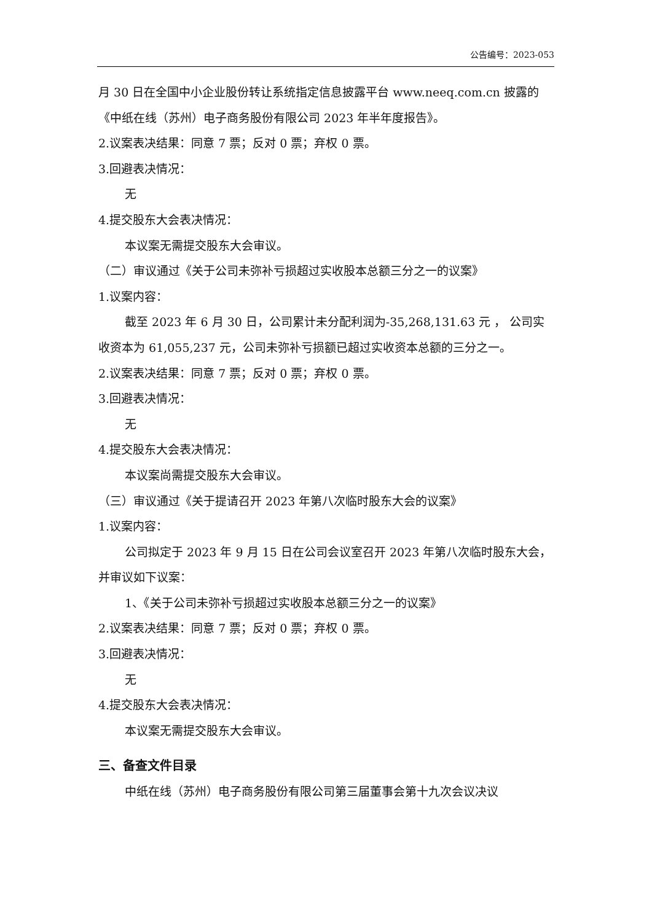公告编号：2023-053
月 30 日在全国中小企业股份转让系统指定信息披露平台 www.neeq.com.cn 披露的《中纸在线（苏州）电子商务股份有限公司 2023 年半年度报告》。
2.议案表决结果：同意 7 票；反对 0 票；弃权 0 票。
3.回避表决情况：
无
4.提交股东大会表决情况：
本议案无需提交股东大会审议。
（二）审议通过《关于公司未弥补亏损超过实收股本总额三分之一的议案》
1.议案内容：
截至 2023 年 6 月 30 日，公司累计未分配利润为-35,268,131.63 元 ， 公司实收资本为 61,055,237 元，公司未弥补亏损额已超过实收资本总额的三分之一。
2.议案表决结果：同意 7 票；反对 0 票；弃权 0 票。
3.回避表决情况：
无
4.提交股东大会表决情况：
本议案尚需提交股东大会审议。
（三）审议通过《关于提请召开 2023 年第八次临时股东大会的议案》
1.议案内容：
公司拟定于 2023 年 9 月 15 日在公司会议室召开 2023 年第八次临时股东大会，并审议如下议案：
1、《关于公司未弥补亏损超过实收股本总额三分之一的议案》
2.议案表决结果：同意 7 票；反对 0 票；弃权 0 票。
3.回避表决情况：
无
4.提交股东大会表决情况：
本议案无需提交股东大会审议。
三、备查文件目录
中纸在线（苏州）电子商务股份有限公司第三届董事会第十九次会议决议